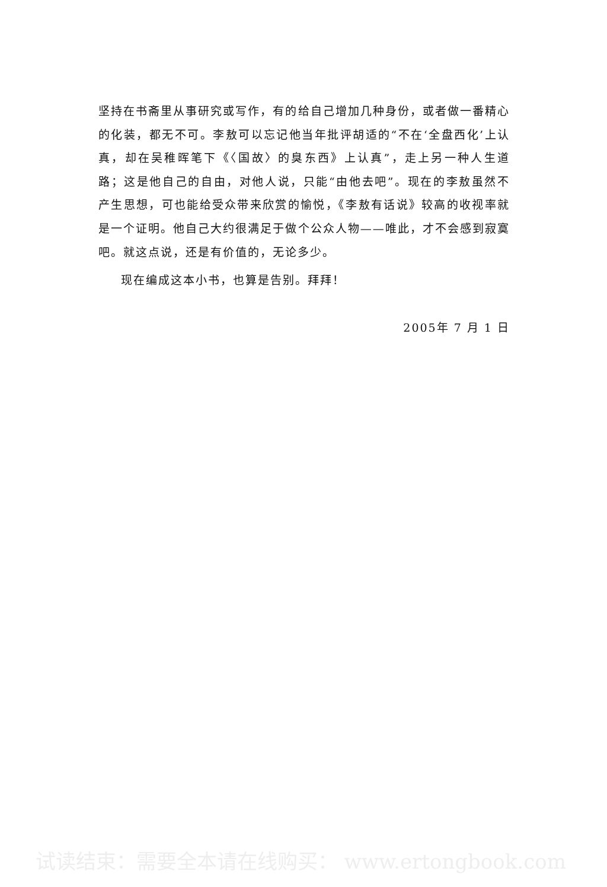坚持在书斋里从事研究或写作，有的给自己增加几种身份，或者做一番精心的化装，都无不可。李敖可以忘记他当年批评胡适的“不在‘全盘西化’上认真，却在吴稚晖笔下《〈国故〉的臭东西》上认真”，走上另一种人生道路；这是他自己的自由，对他人说，只能“由他去吧”。现在的李敖虽然不产生思想，可也能给受众带来欣赏的愉悦，《李敖有话说》较高的收视率就是一个证明。他自己大约很满足于做个公众人物——唯此，才不会感到寂寞吧。就这点说，还是有价值的，无论多少。
现在编成这本小书，也算是告别。拜拜！
2005年 7 月 1 日
试读结束：需要全本请在线购买： www.ertongbook.com